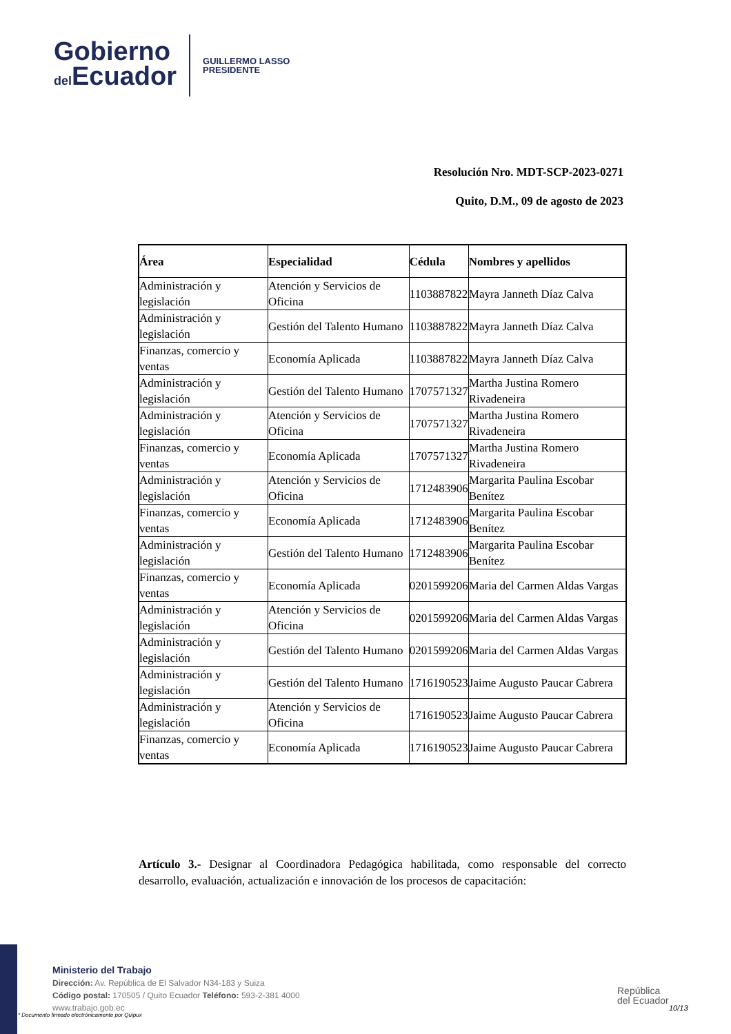Gobierno
del Ecuador
GUILLERMO LASSO
PRESIDENTE
Resolución Nro. MDT-SCP-2023-0271
Quito, D.M., 09 de agosto de 2023
| Área | Especialidad | Cédula | Nombres y apellidos |
| --- | --- | --- | --- |
| Administración y legislación | Atención y Servicios de Oficina | 1103887822 | Mayra Janneth Díaz Calva |
| Administración y legislación | Gestión del Talento Humano | 1103887822 | Mayra Janneth Díaz Calva |
| Finanzas, comercio y ventas | Economía Aplicada | 1103887822 | Mayra Janneth Díaz Calva |
| Administración y legislación | Gestión del Talento Humano | 1707571327 | Martha Justina Romero Rivadeneira |
| Administración y legislación | Atención y Servicios de Oficina | 1707571327 | Martha Justina Romero Rivadeneira |
| Finanzas, comercio y ventas | Economía Aplicada | 1707571327 | Martha Justina Romero Rivadeneira |
| Administración y legislación | Atención y Servicios de Oficina | 1712483906 | Margarita Paulina Escobar Benítez |
| Finanzas, comercio y ventas | Economía Aplicada | 1712483906 | Margarita Paulina Escobar Benítez |
| Administración y legislación | Gestión del Talento Humano | 1712483906 | Margarita Paulina Escobar Benítez |
| Finanzas, comercio y ventas | Economía Aplicada | 0201599206 | Maria del Carmen Aldas Vargas |
| Administración y legislación | Atención y Servicios de Oficina | 0201599206 | Maria del Carmen Aldas Vargas |
| Administración y legislación | Gestión del Talento Humano | 0201599206 | Maria del Carmen Aldas Vargas |
| Administración y legislación | Gestión del Talento Humano | 1716190523 | Jaime Augusto Paucar Cabrera |
| Administración y legislación | Atención y Servicios de Oficina | 1716190523 | Jaime Augusto Paucar Cabrera |
| Finanzas, comercio y ventas | Economía Aplicada | 1716190523 | Jaime Augusto Paucar Cabrera |
Artículo 3.- Designar al Coordinadora Pedagógica habilitada, como responsable del correcto desarrollo, evaluación, actualización e innovación de los procesos de capacitación:
Ministerio del Trabajo
Dirección: Av. República de El Salvador N34-183 y Suiza
Código postal: 170505 / Quito Ecuador Teléfono: 593-2-381 4000
www.trabajo.gob.ec
* Documento firmado electrónicamente por Quipux
República
del Ecuador
10/13